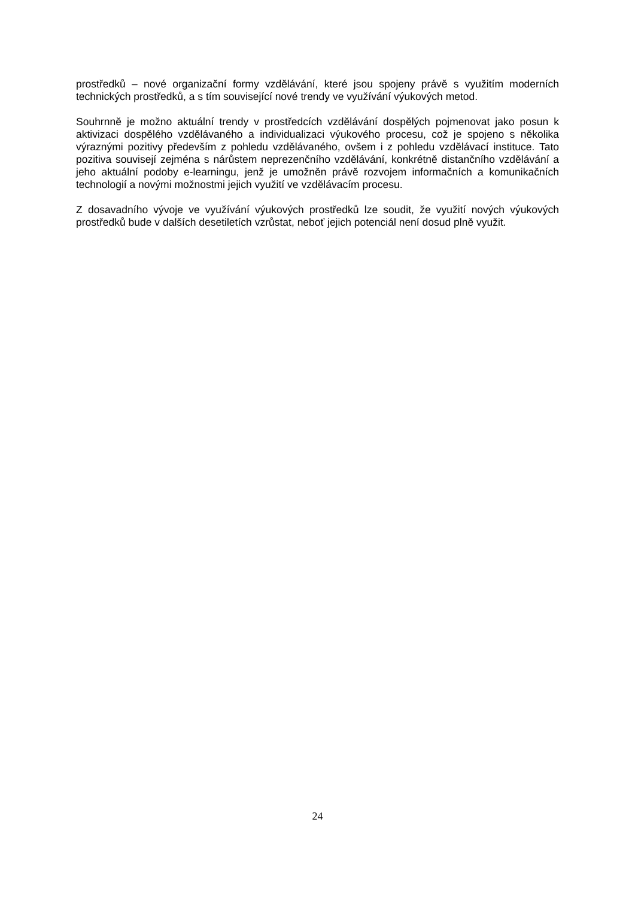prostředků – nové organizační formy vzdělávání, které jsou spojeny právě s využitím moderních technických prostředků, a s tím související nové trendy ve využívání výukových metod.
Souhrnně je možno aktuální trendy v prostředcích vzdělávání dospělých pojmenovat jako posun k aktivizaci dospělého vzdělávaného a individualizaci výukového procesu, což je spojeno s několika výraznými pozitivy především z pohledu vzdělávaného, ovšem i z pohledu vzdělávací instituce. Tato pozitiva souvisejí zejména s nárůstem neprezenčního vzdělávání, konkrétně distančního vzdělávání a jeho aktuální podoby e-learningu, jenž je umožněn právě rozvojem informačních a komunikačních technologií a novými možnostmi jejich využití ve vzdělávacím procesu.
Z dosavadního vývoje ve využívání výukových prostředků lze soudit, že využití nových výukových prostředků bude v dalších desetiletích vzrůstat, neboť jejich potenciál není dosud plně využit.
24